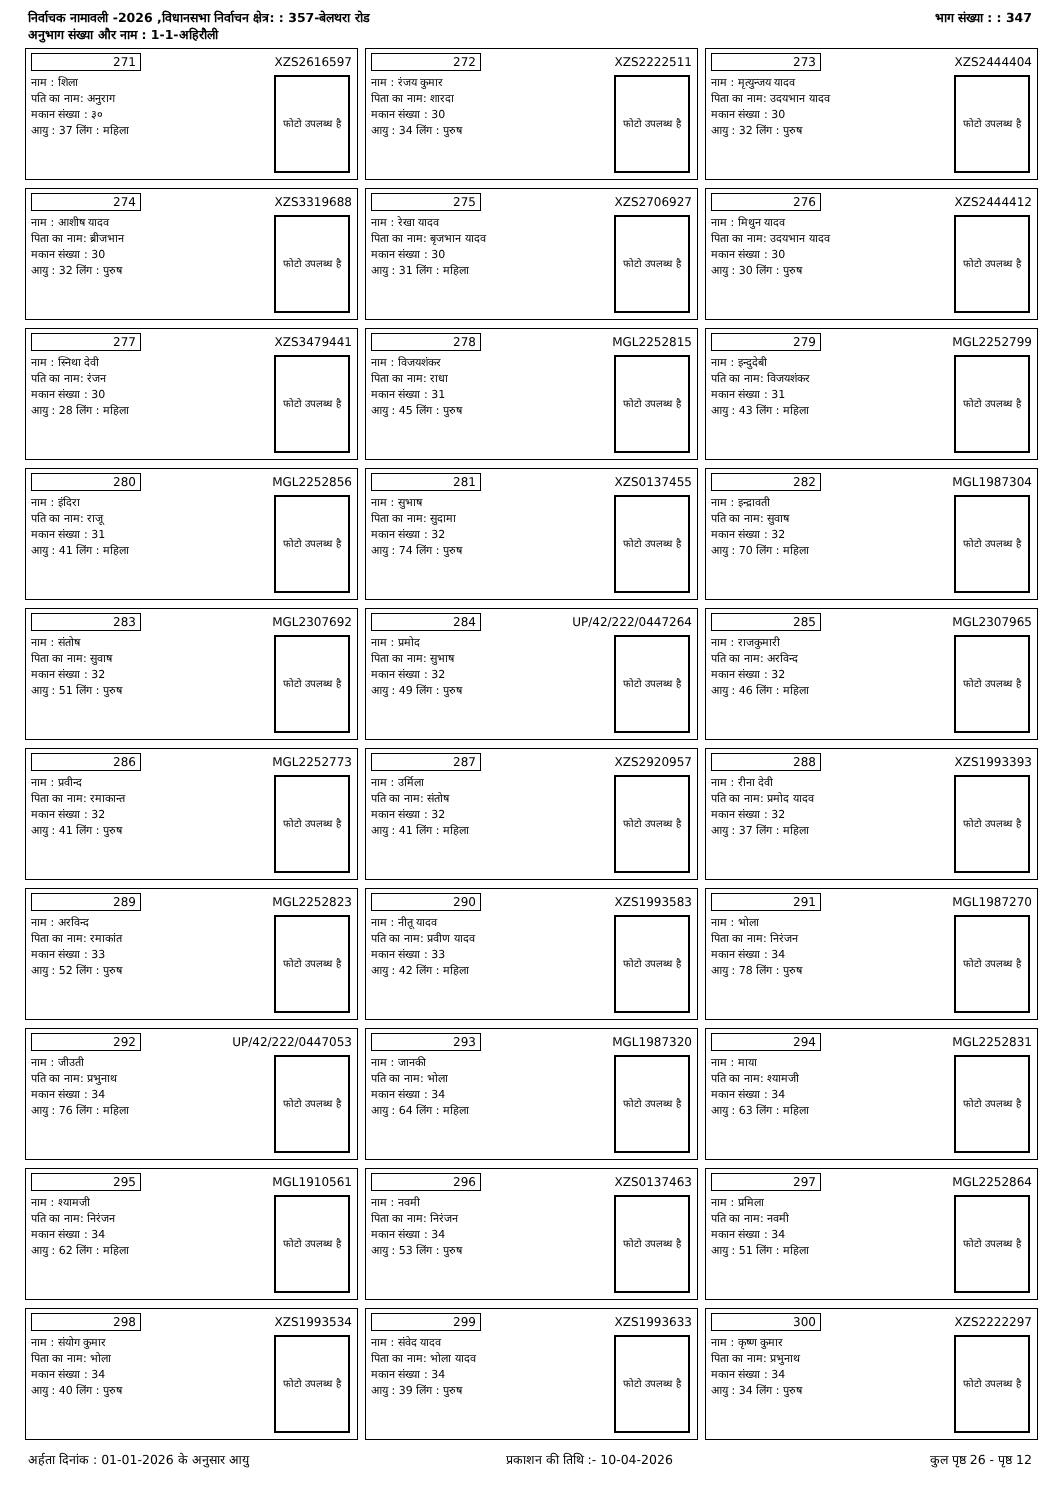निर्वाचक नामावली -2026 ,विधानसभा निर्वाचन क्षेत्र: : 357-बेलथरा रोड भाग संख्या : : 347
अनुभाग संख्या और नाम : 1-1-अहिरौली
271 XZS2616597
नाम : शिला
पति का नाम: अनुराग
मकान संख्या : ३०
आयु : 37 लिंग : महिला
फोटो उपलब्ध है
272 XZS2222511
नाम : रंजय कुमार
पिता का नाम: शारदा
मकान संख्या : 30
आयु : 34 लिंग : पुरुष
फोटो उपलब्ध है
273 XZS2444404
नाम : मृत्युन्जय यादव
पिता का नाम: उदयभान यादव
मकान संख्या : 30
आयु : 32 लिंग : पुरुष
फोटो उपलब्ध है
274 XZS3319688
नाम : आशीष यादव
पिता का नाम: ब्रीजभान
मकान संख्या : 30
आयु : 32 लिंग : पुरुष
फोटो उपलब्ध है
275 XZS2706927
नाम : रेखा यादव
पिता का नाम: बृजभान यादव
मकान संख्या : 30
आयु : 31 लिंग : महिला
फोटो उपलब्ध है
276 XZS2444412
नाम : मिथुन यादव
पिता का नाम: उदयभान यादव
मकान संख्या : 30
आयु : 30 लिंग : पुरुष
फोटो उपलब्ध है
277 XZS3479441
नाम : स्निथा देवी
पति का नाम: रंजन
मकान संख्या : 30
आयु : 28 लिंग : महिला
फोटो उपलब्ध है
278 MGL2252815
नाम : विजयशंकर
पिता का नाम: राधा
मकान संख्या : 31
आयु : 45 लिंग : पुरुष
फोटो उपलब्ध है
279 MGL2252799
नाम : इन्दुदेबी
पति का नाम: विजयशंकर
मकान संख्या : 31
आयु : 43 लिंग : महिला
फोटो उपलब्ध है
280 MGL2252856
नाम : इंदिरा
पति का नाम: राजू
मकान संख्या : 31
आयु : 41 लिंग : महिला
फोटो उपलब्ध है
281 XZS0137455
नाम : सुभाष
पिता का नाम: सुदामा
मकान संख्या : 32
आयु : 74 लिंग : पुरुष
फोटो उपलब्ध है
282 MGL1987304
नाम : इन्द्रावती
पति का नाम: सुवाष
मकान संख्या : 32
आयु : 70 लिंग : महिला
फोटो उपलब्ध है
283 MGL2307692
नाम : संतोष
पिता का नाम: सुवाष
मकान संख्या : 32
आयु : 51 लिंग : पुरुष
फोटो उपलब्ध है
284 UP/42/222/0447264
नाम : प्रमोद
पिता का नाम: सुभाष
मकान संख्या : 32
आयु : 49 लिंग : पुरुष
फोटो उपलब्ध है
285 MGL2307965
नाम : राजकुमारी
पति का नाम: अरविन्द
मकान संख्या : 32
आयु : 46 लिंग : महिला
फोटो उपलब्ध है
286 MGL2252773
नाम : प्रवीन्द
पिता का नाम: रमाकान्त
मकान संख्या : 32
आयु : 41 लिंग : पुरुष
फोटो उपलब्ध है
287 XZS2920957
नाम : उर्मिला
पति का नाम: संतोष
मकान संख्या : 32
आयु : 41 लिंग : महिला
फोटो उपलब्ध है
288 XZS1993393
नाम : रीना देवी
पति का नाम: प्रमोद यादव
मकान संख्या : 32
आयु : 37 लिंग : महिला
फोटो उपलब्ध है
289 MGL2252823
नाम : अरविन्द
पिता का नाम: रमाकांत
मकान संख्या : 33
आयु : 52 लिंग : पुरुष
फोटो उपलब्ध है
290 XZS1993583
नाम : नीतू यादव
पति का नाम: प्रवीण यादव
मकान संख्या : 33
आयु : 42 लिंग : महिला
फोटो उपलब्ध है
291 MGL1987270
नाम : भोला
पिता का नाम: निरंजन
मकान संख्या : 34
आयु : 78 लिंग : पुरुष
फोटो उपलब्ध है
292 UP/42/222/0447053
नाम : जीउती
पति का नाम: प्रभुनाथ
मकान संख्या : 34
आयु : 76 लिंग : महिला
फोटो उपलब्ध है
293 MGL1987320
नाम : जानकी
पति का नाम: भोला
मकान संख्या : 34
आयु : 64 लिंग : महिला
फोटो उपलब्ध है
294 MGL2252831
नाम : माया
पति का नाम: श्यामजी
मकान संख्या : 34
आयु : 63 लिंग : महिला
फोटो उपलब्ध है
295 MGL1910561
नाम : श्यामजी
पति का नाम: निरंजन
मकान संख्या : 34
आयु : 62 लिंग : महिला
फोटो उपलब्ध है
296 XZS0137463
नाम : नवमी
पिता का नाम: निरंजन
मकान संख्या : 34
आयु : 53 लिंग : पुरुष
फोटो उपलब्ध है
297 MGL2252864
नाम : प्रमिला
पति का नाम: नवमी
मकान संख्या : 34
आयु : 51 लिंग : महिला
फोटो उपलब्ध है
298 XZS1993534
नाम : संयोग कुमार
पिता का नाम: भोला
मकान संख्या : 34
आयु : 40 लिंग : पुरुष
फोटो उपलब्ध है
299 XZS1993633
नाम : संवेद यादव
पिता का नाम: भोला यादव
मकान संख्या : 34
आयु : 39 लिंग : पुरुष
फोटो उपलब्ध है
300 XZS2222297
नाम : कृष्ण कुमार
पिता का नाम: प्रभुनाथ
मकान संख्या : 34
आयु : 34 लिंग : पुरुष
फोटो उपलब्ध है
अर्हता दिनांक : 01-01-2026 के अनुसार आयु प्रकाशन की तिथि :- 10-04-2026 कुल पृष्ठ 26 - पृष्ठ 12